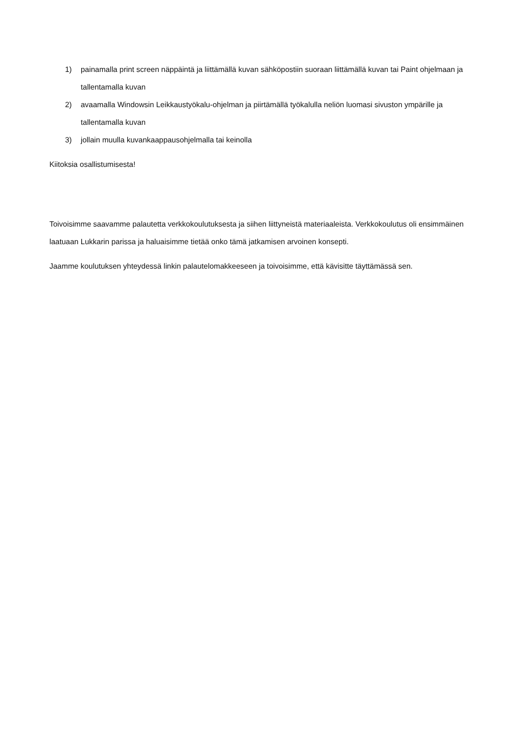1) painamalla print screen näppäintä ja liittämällä kuvan sähköpostiin suoraan liittämällä kuvan tai Paint ohjelmaan ja tallentamalla kuvan
2) avaamalla Windowsin Leikkaustyökalu-ohjelman ja piirtämällä työkalulla neliön luomasi sivuston ympärille ja tallentamalla kuvan
3) jollain muulla kuvankaappausohjelmalla tai keinolla
Kiitoksia osallistumisesta!
Toivoisimme saavamme palautetta verkkokoulutuksesta ja siihen liittyneistä materiaaleista. Verkkokoulutus oli ensimmäinen laatuaan Lukkarin parissa ja haluaisimme tietää onko tämä jatkamisen arvoinen konsepti.
Jaamme koulutuksen yhteydessä linkin palautelomakkeeseen ja toivoisimme, että kävisitte täyttämässä sen.